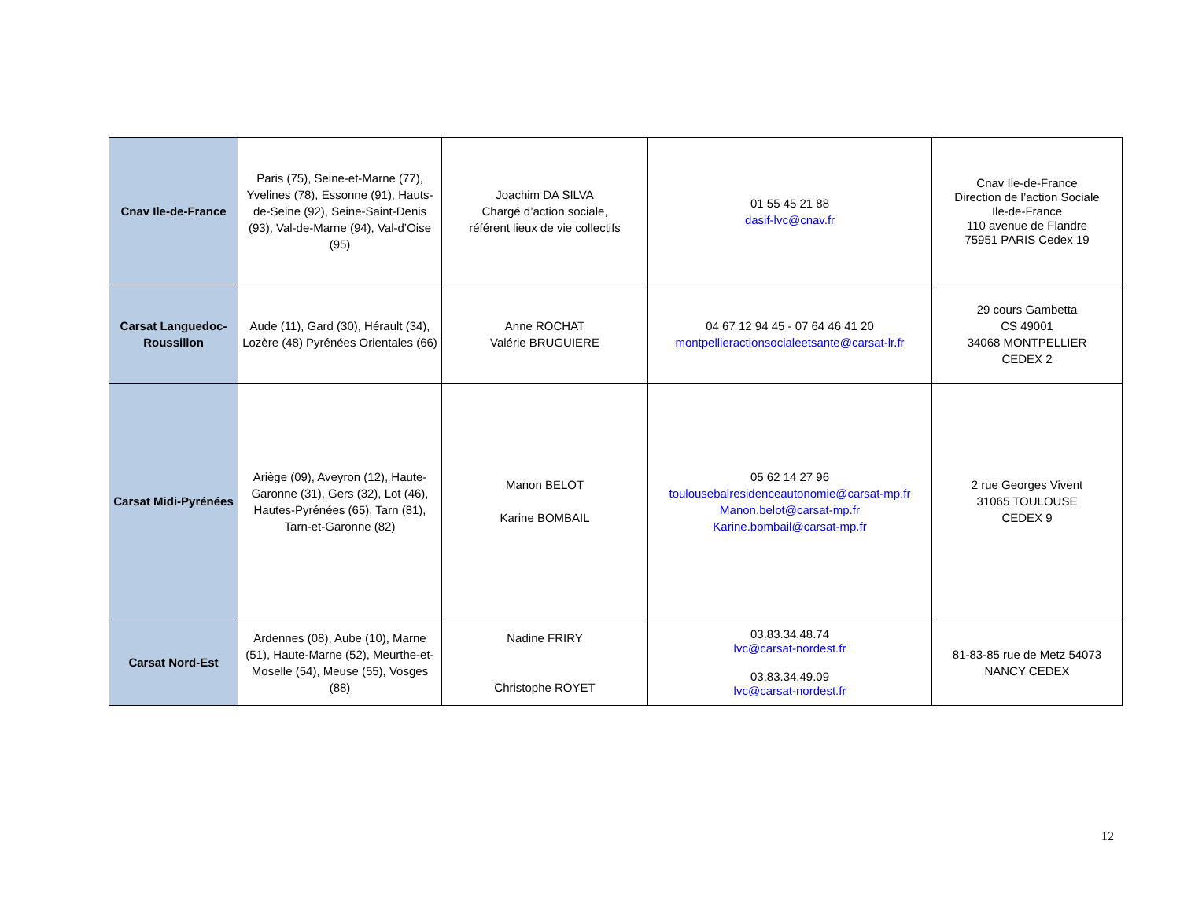| Cnav Ile-de-France | Paris (75), Seine-et-Marne (77), Yvelines (78), Essonne (91), Hauts-de-Seine (92), Seine-Saint-Denis (93), Val-de-Marne (94), Val-d’Oise (95) | Joachim DA SILVA Chargé d’action sociale, référent lieux de vie collectifs | 01 55 45 21 88 dasif-lvc@cnav.fr | Cnav Ile-de-France Direction de l’action Sociale Ile-de-France 110 avenue de Flandre 75951 PARIS Cedex 19 |
| Carsat Languedoc-Roussillon | Aude (11), Gard (30), Hérault (34), Lozère (48) Pyrénées Orientales (66) | Anne ROCHAT Valérie BRUGUIERE | 04 67 12 94 45 - 07 64 46 41 20 montpellieractionsocialeetsante@carsat-lr.fr | 29 cours Gambetta CS 49001 34068 MONTPELLIER CEDEX 2 |
| Carsat Midi-Pyrénées | Ariège (09), Aveyron (12), Haute-Garonne (31), Gers (32), Lot (46), Hautes-Pyrénées (65), Tarn (81), Tarn-et-Garonne (82) | Manon BELOT Karine BOMBAIL | 05 62 14 27 96 toulousebalresidenceautonomie@carsat-mp.fr Manon.belot@carsat-mp.fr Karine.bombail@carsat-mp.fr | 2 rue Georges Vivent 31065 TOULOUSE CEDEX 9 |
| Carsat Nord-Est | Ardennes (08), Aube (10), Marne (51), Haute-Marne (52), Meurthe-et-Moselle (54), Meuse (55), Vosges (88) | Nadine FRIRY Christophe ROYET | 03.83.34.48.74 lvc@carsat-nordest.fr 03.83.34.49.09 lvc@carsat-nordest.fr | 81-83-85 rue de Metz 54073 NANCY CEDEX |
12